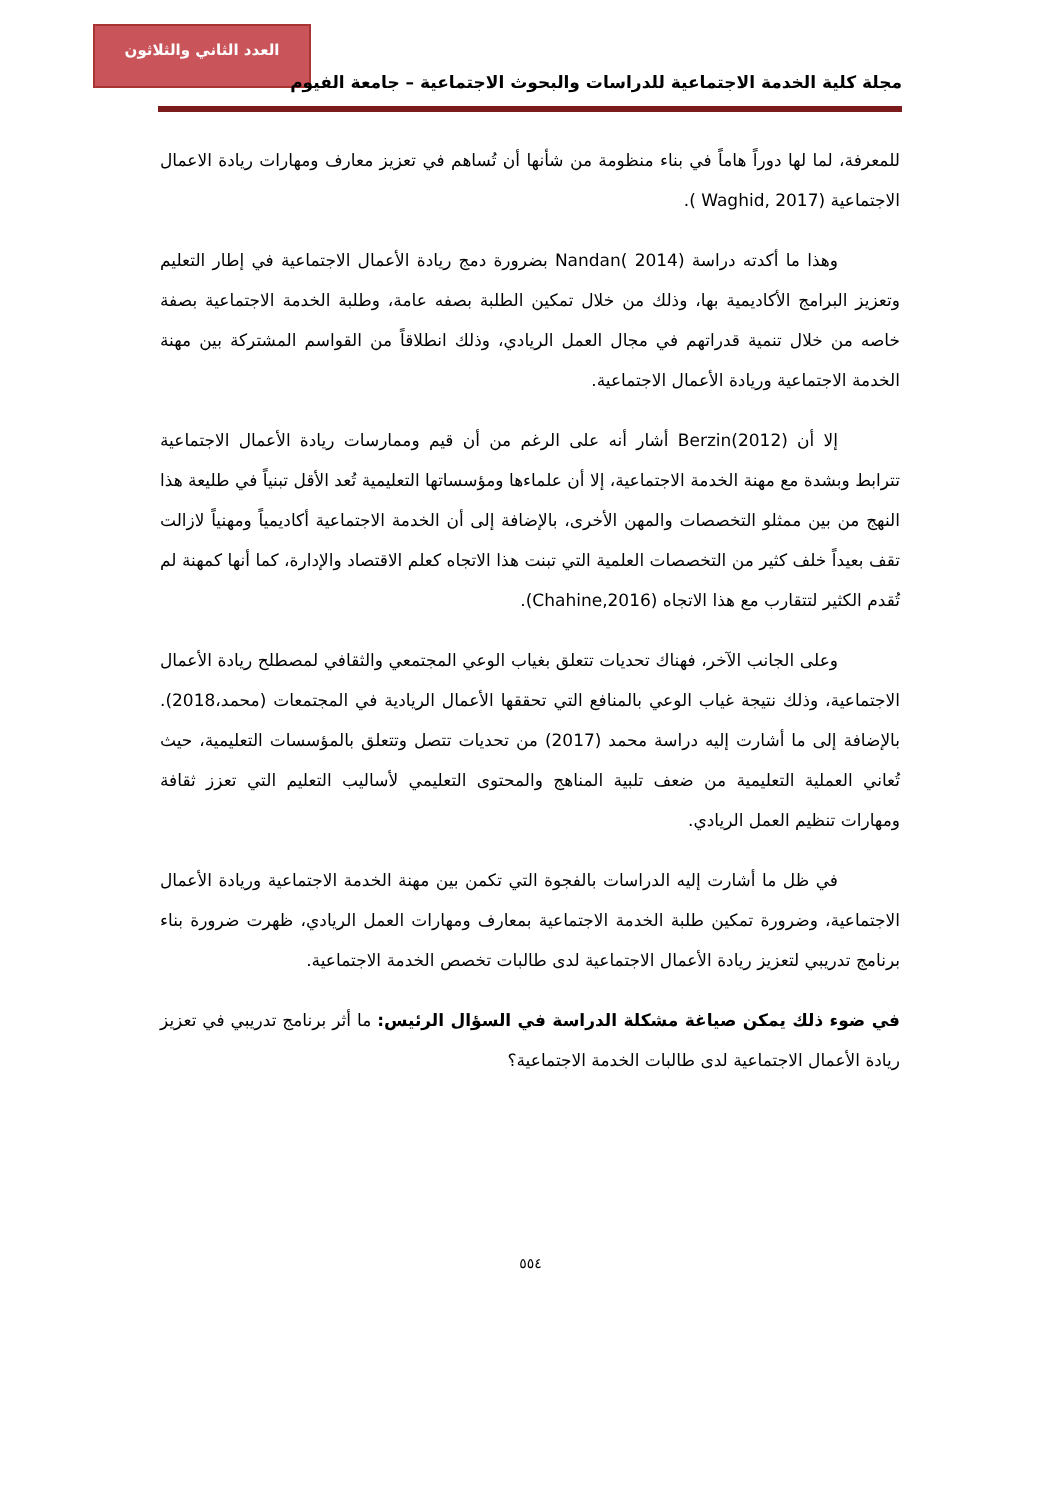العدد الثاني والثلاثون
مجلة كلية الخدمة الاجتماعية للدراسات والبحوث الاجتماعية – جامعة الفيوم
للمعرفة، لما لها دوراً هاماً في بناء منظومة من شأنها أن تُساهم في تعزيز معارف ومهارات ريادة الاعمال الاجتماعية (Waghid, 2017 ).
وهذا ما أكدته دراسة Nandan( 2014) بضرورة دمج ريادة الأعمال الاجتماعية في إطار التعليم وتعزيز البرامج الأكاديمية بها، وذلك من خلال تمكين الطلبة بصفه عامة، وطلبة الخدمة الاجتماعية بصفة خاصه من خلال تنمية قدراتهم في مجال العمل الريادي، وذلك انطلاقاً من القواسم المشتركة بين مهنة الخدمة الاجتماعية وريادة الأعمال الاجتماعية.
إلا أن Berzin(2012) أشار أنه على الرغم من أن قيم وممارسات ريادة الأعمال الاجتماعية تترابط وبشدة مع مهنة الخدمة الاجتماعية، إلا أن علماءها ومؤسساتها التعليمية تُعد الأقل تبنياً في طليعة هذا النهج من بين ممثلو التخصصات والمهن الأخرى، بالإضافة إلى أن الخدمة الاجتماعية أكاديمياً ومهنياً لازالت تقف بعيداً خلف كثير من التخصصات العلمية التي تبنت هذا الاتجاه كعلم الاقتصاد والإدارة، كما أنها كمهنة لم تُقدم الكثير لتتقارب مع هذا الاتجاه (Chahine,2016).
وعلى الجانب الآخر، فهناك تحديات تتعلق بغياب الوعي المجتمعي والثقافي لمصطلح ريادة الأعمال الاجتماعية، وذلك نتيجة غياب الوعي بالمنافع التي تحققها الأعمال الريادية في المجتمعات (محمد،2018). بالإضافة إلى ما أشارت إليه دراسة محمد (2017) من تحديات تتصل وتتعلق بالمؤسسات التعليمية، حيث تُعاني العملية التعليمية من ضعف تلبية المناهج والمحتوى التعليمي لأساليب التعليم التي تعزز ثقافة ومهارات تنظيم العمل الريادي.
في ظل ما أشارت إليه الدراسات بالفجوة التي تكمن بين مهنة الخدمة الاجتماعية وريادة الأعمال الاجتماعية، وضرورة تمكين طلبة الخدمة الاجتماعية بمعارف ومهارات العمل الريادي، ظهرت ضرورة بناء برنامج تدريبي لتعزيز ريادة الأعمال الاجتماعية لدى طالبات تخصص الخدمة الاجتماعية.
في ضوء ذلك يمكن صياغة مشكلة الدراسة في السؤال الرئيس: ما أثر برنامج تدريبي في تعزيز ريادة الأعمال الاجتماعية لدى طالبات الخدمة الاجتماعية؟
٥٥٤